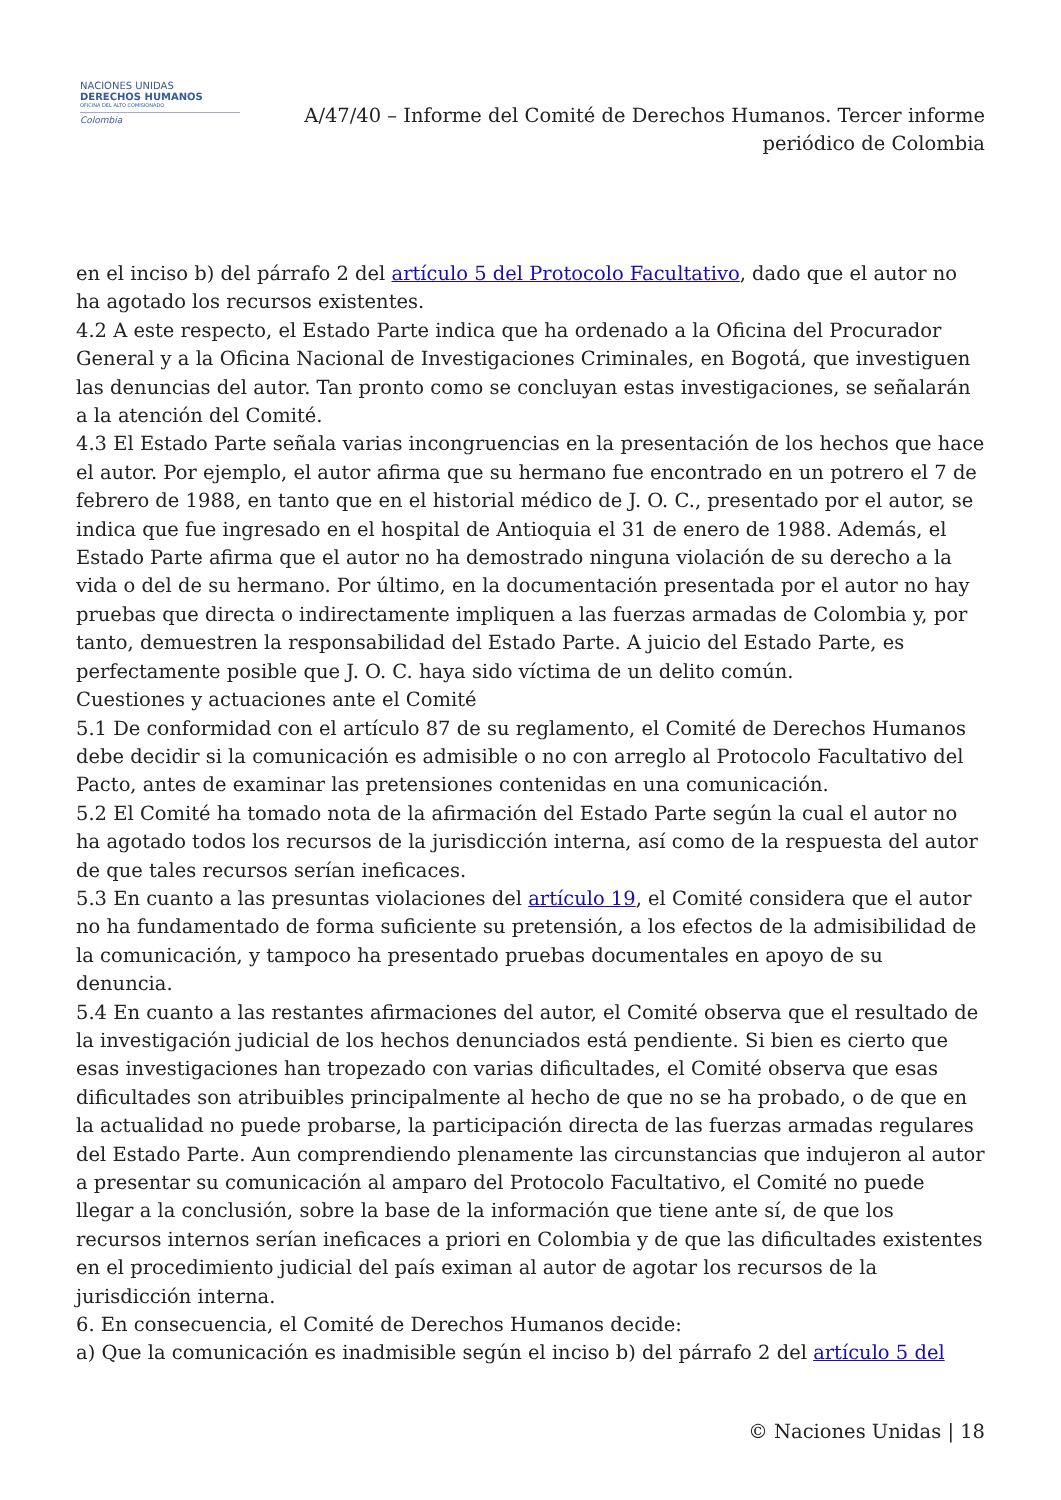NACIONES UNIDAS
DERECHOS HUMANOS
OFICINA DEL ALTO COMISIONADO
Colombia
A/47/40 – Informe del Comité de Derechos Humanos. Tercer informe
periódico de Colombia
en el inciso b) del párrafo 2 del artículo 5 del Protocolo Facultativo, dado que el autor no ha agotado los recursos existentes.
4.2 A este respecto, el Estado Parte indica que ha ordenado a la Oficina del Procurador General y a la Oficina Nacional de Investigaciones Criminales, en Bogotá, que investiguen las denuncias del autor. Tan pronto como se concluyan estas investigaciones, se señalarán a la atención del Comité.
4.3 El Estado Parte señala varias incongruencias en la presentación de los hechos que hace el autor. Por ejemplo, el autor afirma que su hermano fue encontrado en un potrero el 7 de febrero de 1988, en tanto que en el historial médico de J. O. C., presentado por el autor, se indica que fue ingresado en el hospital de Antioquia el 31 de enero de 1988. Además, el Estado Parte afirma que el autor no ha demostrado ninguna violación de su derecho a la vida o del de su hermano. Por último, en la documentación presentada por el autor no hay pruebas que directa o indirectamente impliquen a las fuerzas armadas de Colombia y, por tanto, demuestren la responsabilidad del Estado Parte. A juicio del Estado Parte, es perfectamente posible que J. O. C. haya sido víctima de un delito común.
Cuestiones y actuaciones ante el Comité
5.1 De conformidad con el artículo 87 de su reglamento, el Comité de Derechos Humanos debe decidir si la comunicación es admisible o no con arreglo al Protocolo Facultativo del Pacto, antes de examinar las pretensiones contenidas en una comunicación.
5.2 El Comité ha tomado nota de la afirmación del Estado Parte según la cual el autor no ha agotado todos los recursos de la jurisdicción interna, así como de la respuesta del autor de que tales recursos serían ineficaces.
5.3 En cuanto a las presuntas violaciones del artículo 19, el Comité considera que el autor no ha fundamentado de forma suficiente su pretensión, a los efectos de la admisibilidad de la comunicación, y tampoco ha presentado pruebas documentales en apoyo de su denuncia.
5.4 En cuanto a las restantes afirmaciones del autor, el Comité observa que el resultado de la investigación judicial de los hechos denunciados está pendiente. Si bien es cierto que esas investigaciones han tropezado con varias dificultades, el Comité observa que esas dificultades son atribuibles principalmente al hecho de que no se ha probado, o de que en la actualidad no puede probarse, la participación directa de las fuerzas armadas regulares del Estado Parte. Aun comprendiendo plenamente las circunstancias que indujeron al autor a presentar su comunicación al amparo del Protocolo Facultativo, el Comité no puede llegar a la conclusión, sobre la base de la información que tiene ante sí, de que los recursos internos serían ineficaces a priori en Colombia y de que las dificultades existentes en el procedimiento judicial del país eximan al autor de agotar los recursos de la jurisdicción interna.
6. En consecuencia, el Comité de Derechos Humanos decide:
a) Que la comunicación es inadmisible según el inciso b) del párrafo 2 del artículo 5 del
© Naciones Unidas | 18